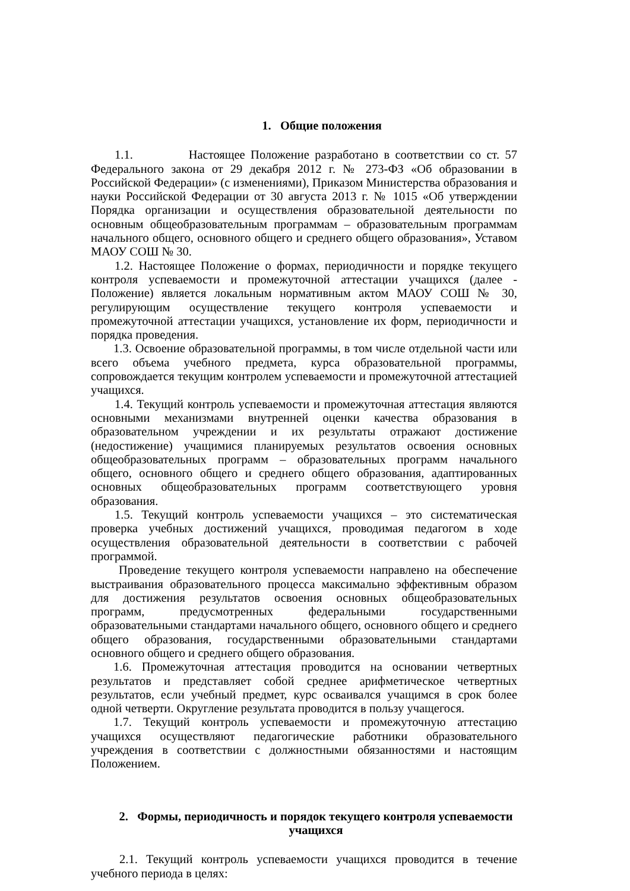1. Общие положения
1.1. Настоящее Положение разработано в соответствии со ст. 57 Федерального закона от 29 декабря 2012 г. № 273-ФЗ «Об образовании в Российской Федерации» (с изменениями), Приказом Министерства образования и науки Российской Федерации от 30 августа 2013 г. № 1015 «Об утверждении Порядка организации и осуществления образовательной деятельности по основным общеобразовательным программам – образовательным программам начального общего, основного общего и среднего общего образования», Уставом МАОУ СОШ № 30.
1.2. Настоящее Положение о формах, периодичности и порядке текущего контроля успеваемости и промежуточной аттестации учащихся (далее - Положение) является локальным нормативным актом МАОУ СОШ № 30, регулирующим осуществление текущего контроля успеваемости и промежуточной аттестации учащихся, установление их форм, периодичности и порядка проведения.
1.3. Освоение образовательной программы, в том числе отдельной части или всего объема учебного предмета, курса образовательной программы, сопровождается текущим контролем успеваемости и промежуточной аттестацией учащихся.
1.4. Текущий контроль успеваемости и промежуточная аттестация являются основными механизмами внутренней оценки качества образования в образовательном учреждении и их результаты отражают достижение (недостижение) учащимися планируемых результатов освоения основных общеобразовательных программ – образовательных программ начального общего, основного общего и среднего общего образования, адаптированных основных общеобразовательных программ соответствующего уровня образования.
1.5. Текущий контроль успеваемости учащихся – это систематическая проверка учебных достижений учащихся, проводимая педагогом в ходе осуществления образовательной деятельности в соответствии с рабочей программой.
Проведение текущего контроля успеваемости направлено на обеспечение выстраивания образовательного процесса максимально эффективным образом для достижения результатов освоения основных общеобразовательных программ, предусмотренных федеральными государственными образовательными стандартами начального общего, основного общего и среднего общего образования, государственными образовательными стандартами основного общего и среднего общего образования.
1.6. Промежуточная аттестация проводится на основании четвертных результатов и представляет собой среднее арифметическое четвертных результатов, если учебный предмет, курс осваивался учащимся в срок более одной четверти. Округление результата проводится в пользу учащегося.
1.7. Текущий контроль успеваемости и промежуточную аттестацию учащихся осуществляют педагогические работники образовательного учреждения в соответствии с должностными обязанностями и настоящим Положением.
2. Формы, периодичность и порядок текущего контроля успеваемости учащихся
2.1. Текущий контроль успеваемости учащихся проводится в течение учебного периода в целях: